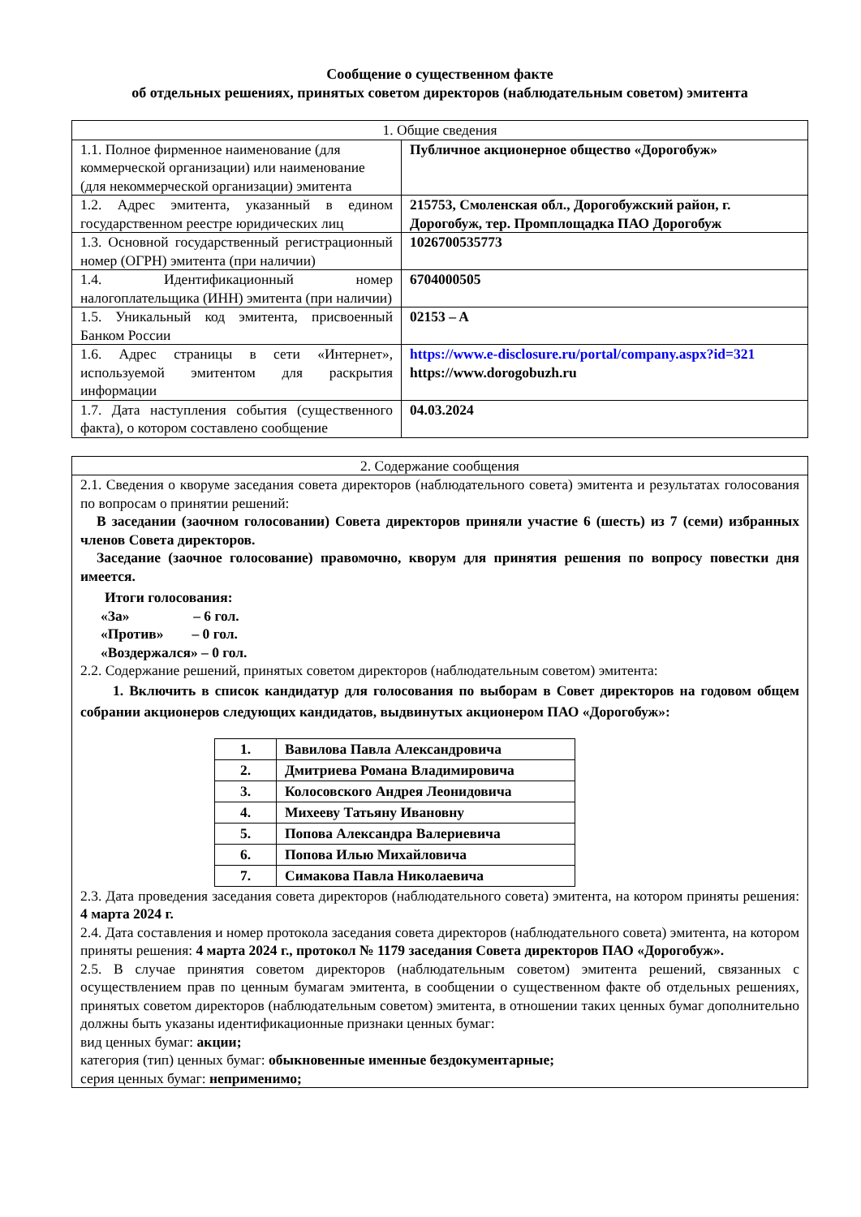Сообщение о существенном факте
об отдельных решениях, принятых советом директоров (наблюдательным советом) эмитента
| 1. Общие сведения | |
| 1.1. Полное фирменное наименование (для коммерческой организации) или наименование (для некоммерческой организации) эмитента | Публичное акционерное общество «Дорогобуж» |
| 1.2. Адрес эмитента, указанный в едином государственном реестре юридических лиц | 215753, Смоленская обл., Дорогобужский район, г. Дорогобуж, тер. Промплощадка ПАО Дорогобуж |
| 1.3. Основной государственный регистрационный номер (ОГРН) эмитента (при наличии) | 1026700535773 |
| 1.4. Идентификационный номер налогоплательщика (ИНН) эмитента (при наличии) | 6704000505 |
| 1.5. Уникальный код эмитента, присвоенный Банком России | 02153 – A |
| 1.6. Адрес страницы в сети «Интернет», используемой эмитентом для раскрытия информации | https://www.e-disclosure.ru/portal/company.aspx?id=321 https://www.dorogobuzh.ru |
| 1.7. Дата наступления события (существенного факта), о котором составлено сообщение | 04.03.2024 |
| 2. Содержание сообщения |
| 2.1. Сведения о кворуме заседания совета директоров (наблюдательного совета) эмитента и результатах голосования по вопросам о принятии решений: В заседании (заочном голосовании) Совета директоров приняли участие 6 (шесть) из 7 (семи) избранных членов Совета директоров. Заседание (заочное голосование) правомочно, кворум для принятия решения по вопросу повестки дня имеется. Итоги голосования: «За» – 6 гол. «Против» – 0 гол. «Воздержался» – 0 гол. 2.2. Содержание решений, принятых советом директоров (наблюдательным советом) эмитента: 1. Включить в список кандидатур для голосования по выборам в Совет директоров на годовом общем собрании акционеров следующих кандидатов, выдвинутых акционером ПАО «Дорогобуж»: / 1. / Вавилова Павла Александровича / / 2. / Дмитриева Романа Владимировича / / 3. / Колосовского Андрея Леонидовича / / 4. / Михееву Татьяну Ивановну / / 5. / Попова Александра Валериевича / / 6. / Попова Илью Михайловича / / 7. / Симакова Павла Николаевича / 2.3. Дата проведения заседания совета директоров (наблюдательного совета) эмитента, на котором приняты решения: 4 марта 2024 г. 2.4. Дата составления и номер протокола заседания совета директоров (наблюдательного совета) эмитента, на котором приняты решения: 4 марта 2024 г., протокол № 1179 заседания Совета директоров ПАО «Дорогобуж». 2.5. В случае принятия советом директоров (наблюдательным советом) эмитента решений, связанных с осуществлением прав по ценным бумагам эмитента, в сообщении о существенном факте об отдельных решениях, принятых советом директоров (наблюдательным советом) эмитента, в отношении таких ценных бумаг дополнительно должны быть указаны идентификационные признаки ценных бумаг: вид ценных бумаг: акции; категория (тип) ценных бумаг: обыкновенные именные бездокументарные; серия ценных бумаг: неприменимо; |